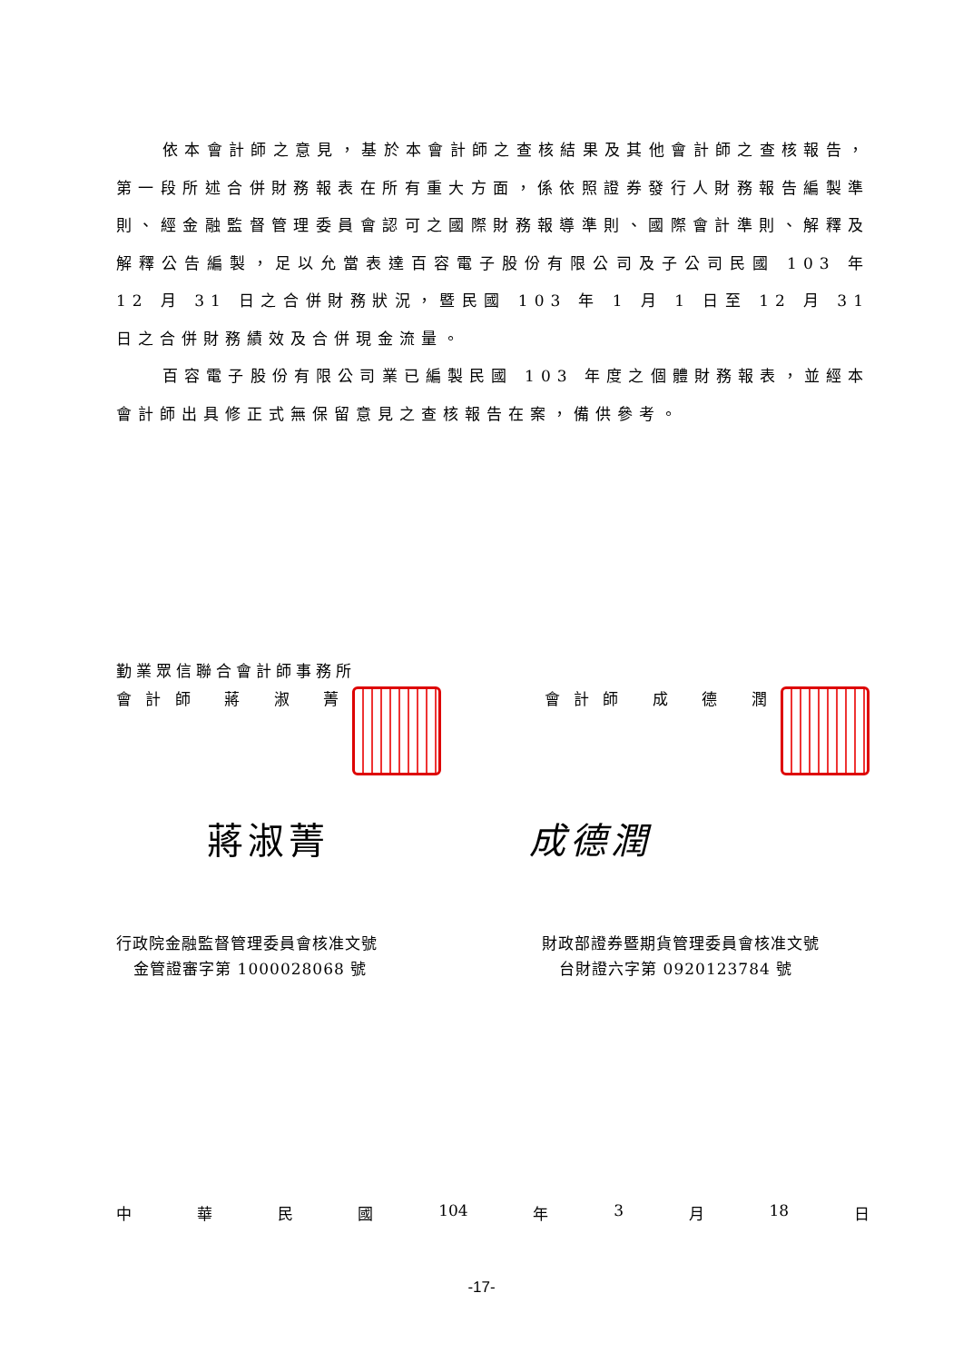依本會計師之意見，基於本會計師之查核結果及其他會計師之查核報告，第一段所述合併財務報表在所有重大方面，係依照證券發行人財務報告編製準則、經金融監督管理委員會認可之國際財務報導準則、國際會計準則、解釋及解釋公告編製，足以允當表達百容電子股份有限公司及子公司民國 103 年 12 月 31 日之合併財務狀況，暨民國 103 年 1 月 1 日至 12 月 31 日之合併財務績效及合併現金流量。
百容電子股份有限公司業已編製民國 103 年度之個體財務報表，並經本會計師出具修正式無保留意見之查核報告在案，備供參考。
勤業眾信聯合會計師事務所
會 計 師　 蔣　 淑　 菁 會 計 師　 成　 德　 潤
蔣淑菁 成德潤
行政院金融監督管理委員會核准文號
金管證審字第 1000028068 號
財政部證券暨期貨管理委員會核准文號
台財證六字第 0920123784 號
中 華 民 國 104 年 3 月 18 日
-17-